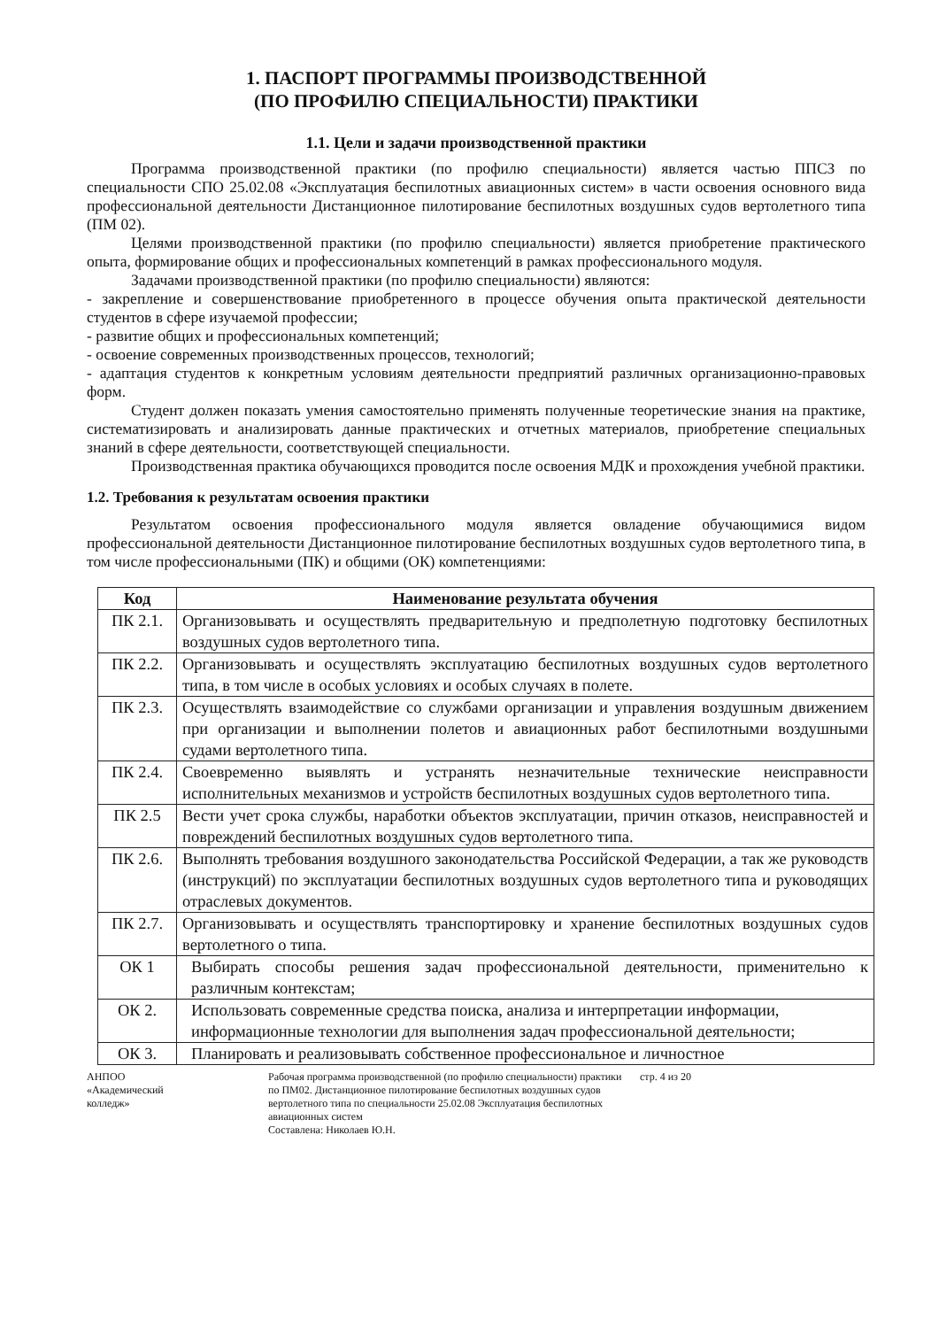1. ПАСПОРТ ПРОГРАММЫ ПРОИЗВОДСТВЕННОЙ
(ПО ПРОФИЛЮ СПЕЦИАЛЬНОСТИ) ПРАКТИКИ
1.1. Цели и задачи производственной практики
Программа производственной практики (по профилю специальности) является частью ППСЗ по специальности СПО 25.02.08 «Эксплуатация беспилотных авиационных систем» в части освоения основного вида профессиональной деятельности Дистанционное пилотирование беспилотных воздушных судов вертолетного типа (ПМ 02).
Целями производственной практики (по профилю специальности) является приобретение практического опыта, формирование общих и профессиональных компетенций в рамках профессионального модуля.
Задачами производственной практики (по профилю специальности) являются:
- закрепление и совершенствование приобретенного в процессе обучения опыта практической деятельности студентов в сфере изучаемой профессии;
- развитие общих и профессиональных компетенций;
- освоение современных производственных процессов, технологий;
- адаптация студентов к конкретным условиям деятельности предприятий различных организационно-правовых форм.
Студент должен показать умения самостоятельно применять полученные теоретические знания на практике, систематизировать и анализировать данные практических и отчетных материалов, приобретение специальных знаний в сфере деятельности, соответствующей специальности.
Производственная практика обучающихся проводится после освоения МДК и прохождения учебной практики.
1.2. Требования к результатам освоения практики
Результатом освоения профессионального модуля является овладение обучающимися видом профессиональной деятельности Дистанционное пилотирование беспилотных воздушных судов вертолетного типа, в том числе профессиональными (ПК) и общими (ОК) компетенциями:
| Код | Наименование результата обучения |
| --- | --- |
| ПК 2.1. | Организовывать и осуществлять предварительную и предполетную подготовку беспилотных воздушных судов вертолетного типа. |
| ПК 2.2. | Организовывать и осуществлять эксплуатацию беспилотных воздушных судов вертолетного типа, в том числе в особых условиях и особых случаях в полете. |
| ПК 2.3. | Осуществлять взаимодействие со службами организации и управления воздушным движением при организации и выполнении полетов и авиационных работ беспилотными воздушными судами вертолетного типа. |
| ПК 2.4. | Своевременно выявлять и устранять незначительные технические неисправности исполнительных механизмов и устройств беспилотных воздушных судов вертолетного типа. |
| ПК 2.5 | Вести учет срока службы, наработки объектов эксплуатации, причин отказов, неисправностей и повреждений беспилотных воздушных судов вертолетного типа. |
| ПК 2.6. | Выполнять требования воздушного законодательства Российской Федерации, а так же руководств (инструкций) по эксплуатации беспилотных воздушных судов вертолетного типа и руководящих отраслевых документов. |
| ПК 2.7. | Организовывать и осуществлять транспортировку и хранение беспилотных воздушных судов вертолетного о типа. |
| ОК 1 | Выбирать способы решения задач профессиональной деятельности, применительно к различным контекстам; |
| ОК 2. | Использовать современные средства поиска, анализа и интерпретации информации, информационные технологии для выполнения задач профессиональной деятельности; |
| ОК 3. | Планировать и реализовывать собственное профессиональное и личностное |
АНПОО
«Академический
колледж»
Рабочая программа производственной (по профилю специальности) практики по ПМ02. Дистанционное пилотирование беспилотных воздушных судов вертолетного типа по специальности 25.02.08 Эксплуатация беспилотных авиационных систем
Составлена: Николаев Ю.Н.
стр. 4 из 20